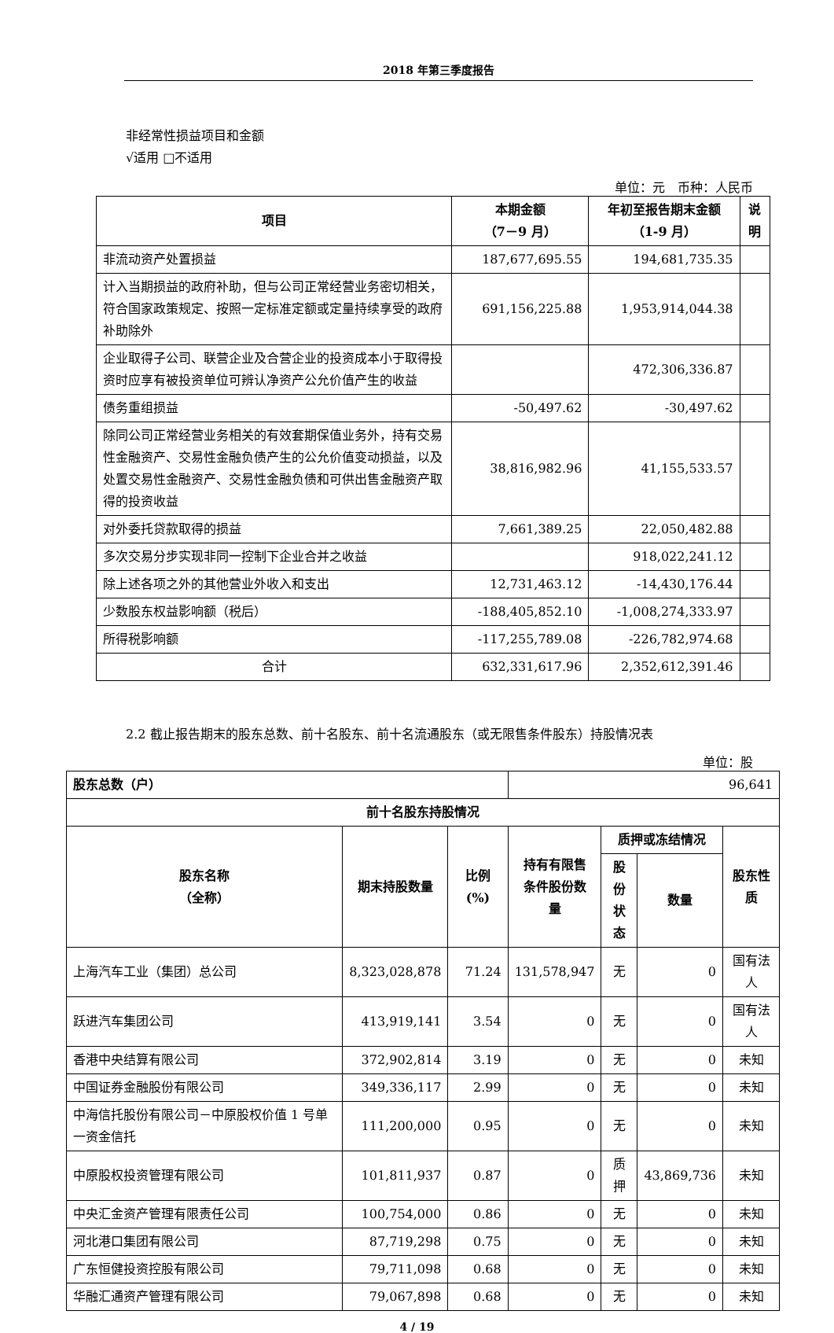2018 年第三季度报告
非经常性损益项目和金额
√适用 □不适用
单位：元　币种：人民币
| 项目 | 本期金额 （7－9 月） | 年初至报告期末金额 （1-9 月） | 说 明 |
| --- | --- | --- | --- |
| 非流动资产处置损益 | 187,677,695.55 | 194,681,735.35 | |
| 计入当期损益的政府补助，但与公司正常经营业务密切相关，符合国家政策规定、按照一定标准定额或定量持续享受的政府补助除外 | 691,156,225.88 | 1,953,914,044.38 | |
| 企业取得子公司、联营企业及合营企业的投资成本小于取得投资时应享有被投资单位可辨认净资产公允价值产生的收益 | | 472,306,336.87 | |
| 债务重组损益 | -50,497.62 | -30,497.62 | |
| 除同公司正常经营业务相关的有效套期保值业务外，持有交易性金融资产、交易性金融负债产生的公允价值变动损益，以及处置交易性金融资产、交易性金融负债和可供出售金融资产取得的投资收益 | 38,816,982.96 | 41,155,533.57 | |
| 对外委托贷款取得的损益 | 7,661,389.25 | 22,050,482.88 | |
| 多次交易分步实现非同一控制下企业合并之收益 | | 918,022,241.12 | |
| 除上述各项之外的其他营业外收入和支出 | 12,731,463.12 | -14,430,176.44 | |
| 少数股东权益影响额（税后） | -188,405,852.10 | -1,008,274,333.97 | |
| 所得税影响额 | -117,255,789.08 | -226,782,974.68 | |
| 合计 | 632,331,617.96 | 2,352,612,391.46 | |
2.2 截止报告期末的股东总数、前十名股东、前十名流通股东（或无限售条件股东）持股情况表
单位：股
| 股东总数（户） | | | 96,641 | | | |
| 前十名股东持股情况 | | | | | | |
| 股东名称 （全称） | 期末持股数量 | 比例(%) | 持有有限售 条件股份数 量 | 质押或冻结情况 | | 股东性质 |
| | | | | 股份 状态 | 数量 | |
| 上海汽车工业（集团）总公司 | 8,323,028,878 | 71.24 | 131,578,947 | 无 | 0 | 国有法人 |
| 跃进汽车集团公司 | 413,919,141 | 3.54 | 0 | 无 | 0 | 国有法人 |
| 香港中央结算有限公司 | 372,902,814 | 3.19 | 0 | 无 | 0 | 未知 |
| 中国证券金融股份有限公司 | 349,336,117 | 2.99 | 0 | 无 | 0 | 未知 |
| 中海信托股份有限公司－中原股权价值 1 号单一资金信托 | 111,200,000 | 0.95 | 0 | 无 | 0 | 未知 |
| 中原股权投资管理有限公司 | 101,811,937 | 0.87 | 0 | 质押 | 43,869,736 | 未知 |
| 中央汇金资产管理有限责任公司 | 100,754,000 | 0.86 | 0 | 无 | 0 | 未知 |
| 河北港口集团有限公司 | 87,719,298 | 0.75 | 0 | 无 | 0 | 未知 |
| 广东恒健投资控股有限公司 | 79,711,098 | 0.68 | 0 | 无 | 0 | 未知 |
| 华融汇通资产管理有限公司 | 79,067,898 | 0.68 | 0 | 无 | 0 | 未知 |
4 / 19